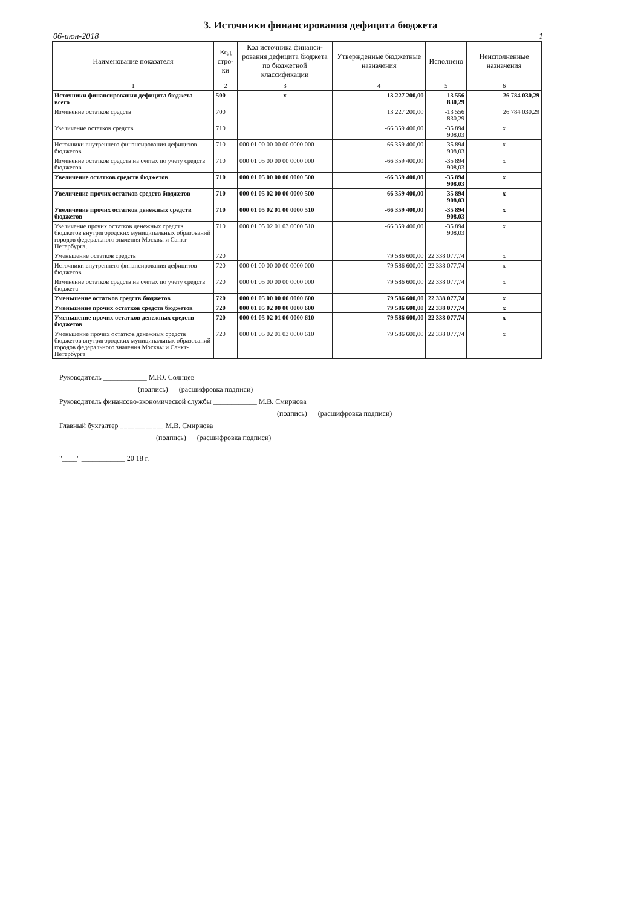3. Источники финансирования дефицита бюджета
06-июн-2018 1
| Наименование показателя | Код стро-ки | Код источника финанси-рования дефицита бюджета по бюджетной классификации | Утвержденные бюджетные назначения | Исполнено | Неисполненные назначения |
| --- | --- | --- | --- | --- | --- |
| 1 | 2 | 3 | 4 | 5 | 6 |
| Источники финансирования дефицита бюджета - всего | 500 | x | 13 227 200,00 | -13 556 830,29 | 26 784 030,29 |
| Изменение остатков средств | 700 | | 13 227 200,00 | -13 556 830,29 | 26 784 030,29 |
| Увеличение остатков средств | 710 | | -66 359 400,00 | -35 894 908,03 | x |
| Источники внутреннего финансирования дефицитов бюджетов | 710 | 000 01 00 00 00 00 0000 000 | -66 359 400,00 | -35 894 908,03 | x |
| Изменение остатков средств на счетах по учету средств бюджетов | 710 | 000 01 05 00 00 00 0000 000 | -66 359 400,00 | -35 894 908,03 | x |
| Увеличение остатков средств бюджетов | 710 | 000 01 05 00 00 00 0000 500 | -66 359 400,00 | -35 894 908,03 | x |
| Увеличение прочих остатков средств бюджетов | 710 | 000 01 05 02 00 00 0000 500 | -66 359 400,00 | -35 894 908,03 | x |
| Увеличение прочих остатков денежных средств бюджетов | 710 | 000 01 05 02 01 00 0000 510 | -66 359 400,00 | -35 894 908,03 | x |
| Увеличение прочих остатков денежных средств бюджетов внутригородских муниципальных образований городов федерального значения Москвы и Санкт-Петербурга, | 710 | 000 01 05 02 01 03 0000 510 | -66 359 400,00 | -35 894 908,03 | x |
| Уменьшение остатков средств | 720 | | 79 586 600,00 | 22 338 077,74 | x |
| Источники внутреннего финансирования дефицитов бюджетов | 720 | 000 01 00 00 00 00 0000 000 | 79 586 600,00 | 22 338 077,74 | x |
| Изменение остатков средств на счетах по учету средств бюджета | 720 | 000 01 05 00 00 00 0000 000 | 79 586 600,00 | 22 338 077,74 | x |
| Уменьшение остатков средств бюджетов | 720 | 000 01 05 00 00 00 0000 600 | 79 586 600,00 | 22 338 077,74 | x |
| Уменьшение прочих остатков средств бюджетов | 720 | 000 01 05 02 00 00 0000 600 | 79 586 600,00 | 22 338 077,74 | x |
| Уменьшение прочих остатков денежных средств бюджетов | 720 | 000 01 05 02 01 00 0000 610 | 79 586 600,00 | 22 338 077,74 | x |
| Уменьшение прочих остатков денежных средств бюджетов внутригородских муниципальных образований городов федерального значения Москвы и Санкт-Петербурга | 720 | 000 01 05 02 01 03 0000 610 | 79 586 600,00 | 22 338 077,74 | x |
Руководитель ____________ М.Ю. Солнцев
(подпись) (расшифровка подписи)
Руководитель финансово-экономической службы ____________ М.В. Смирнова
(подпись) (расшифровка подписи)
Главный бухгалтер ____________ М.В. Смирнова
(подпись) (расшифровка подписи)
"____" ____________ 20 18 г.